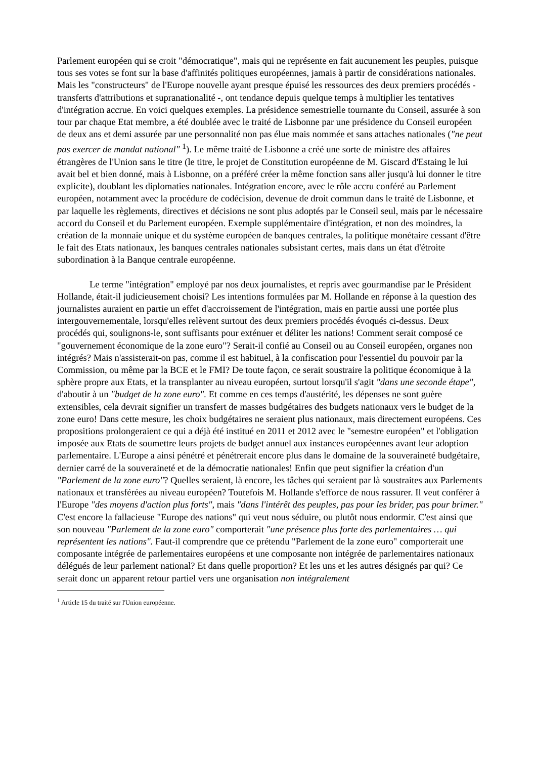Parlement européen qui se croit "démocratique", mais qui ne représente en fait aucunement les peuples, puisque tous ses votes se font sur la base d'affinités politiques européennes, jamais à partir de considérations nationales. Mais les "constructeurs" de l'Europe nouvelle ayant presque épuisé les ressources des deux premiers procédés - transferts d'attributions et supranationalité -, ont tendance depuis quelque temps à multiplier les tentatives d'intégration accrue. En voici quelques exemples. La présidence semestrielle tournante du Conseil, assurée à son tour par chaque Etat membre, a été doublée avec le traité de Lisbonne par une présidence du Conseil européen de deux ans et demi assurée par une personnalité non pas élue mais nommée et sans attaches nationales ("ne peut pas exercer de mandat national" <sup>1</sup>). Le même traité de Lisbonne a créé une sorte de ministre des affaires étrangères de l'Union sans le titre (le titre, le projet de Constitution européenne de M. Giscard d'Estaing le lui avait bel et bien donné, mais à Lisbonne, on a préféré créer la même fonction sans aller jusqu'à lui donner le titre explicite), doublant les diplomaties nationales. Intégration encore, avec le rôle accru conféré au Parlement européen, notamment avec la procédure de codécision, devenue de droit commun dans le traité de Lisbonne, et par laquelle les règlements, directives et décisions ne sont plus adoptés par le Conseil seul, mais par le nécessaire accord du Conseil et du Parlement européen. Exemple supplémentaire d'intégration, et non des moindres, la création de la monnaie unique et du système européen de banques centrales, la politique monétaire cessant d'être le fait des Etats nationaux, les banques centrales nationales subsistant certes, mais dans un état d'étroite subordination à la Banque centrale européenne.
Le terme "intégration" employé par nos deux journalistes, et repris avec gourmandise par le Président Hollande, était-il judicieusement choisi? Les intentions formulées par M. Hollande en réponse à la question des journalistes auraient en partie un effet d'accroissement de l'intégration, mais en partie aussi une portée plus intergouvernementale, lorsqu'elles relèvent surtout des deux premiers procédés évoqués ci-dessus. Deux procédés qui, soulignons-le, sont suffisants pour exténuer et déliter les nations! Comment serait composé ce "gouvernement économique de la zone euro"? Serait-il confié au Conseil ou au Conseil européen, organes non intégrés? Mais n'assisterait-on pas, comme il est habituel, à la confiscation pour l'essentiel du pouvoir par la Commission, ou même par la BCE et le FMI? De toute façon, ce serait soustraire la politique économique à la sphère propre aux Etats, et la transplanter au niveau européen, surtout lorsqu'il s'agit "dans une seconde étape", d'aboutir à un "budget de la zone euro". Et comme en ces temps d'austérité, les dépenses ne sont guère extensibles, cela devrait signifier un transfert de masses budgétaires des budgets nationaux vers le budget de la zone euro! Dans cette mesure, les choix budgétaires ne seraient plus nationaux, mais directement européens. Ces propositions prolongeraient ce qui a déjà été institué en 2011 et 2012 avec le "semestre européen" et l'obligation imposée aux Etats de soumettre leurs projets de budget annuel aux instances européennes avant leur adoption parlementaire. L'Europe a ainsi pénétré et pénétrerait encore plus dans le domaine de la souveraineté budgétaire, dernier carré de la souveraineté et de la démocratie nationales! Enfin que peut signifier la création d'un "Parlement de la zone euro"? Quelles seraient, là encore, les tâches qui seraient par là soustraites aux Parlements nationaux et transférées au niveau européen? Toutefois M. Hollande s'efforce de nous rassurer. Il veut conférer à l'Europe "des moyens d'action plus forts", mais "dans l'intérêt des peuples, pas pour les brider, pas pour brimer." C'est encore la fallacieuse "Europe des nations" qui veut nous séduire, ou plutôt nous endormir. C'est ainsi que son nouveau "Parlement de la zone euro" comporterait "une présence plus forte des parlementaires … qui représentent les nations". Faut-il comprendre que ce prétendu "Parlement de la zone euro" comporterait une composante intégrée de parlementaires européens et une composante non intégrée de parlementaires nationaux délégués de leur parlement national? Et dans quelle proportion? Et les uns et les autres désignés par qui? Ce serait donc un apparent retour partiel vers une organisation non intégralement
<sup>1</sup> Article 15 du traité sur l'Union européenne.